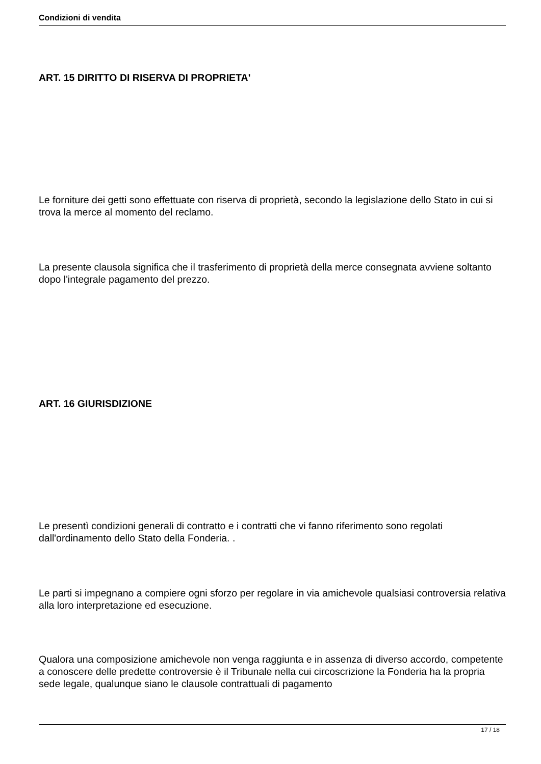Condizioni di vendita
ART. 15 DIRITTO DI RISERVA DI PROPRIETA'
Le forniture dei getti sono effettuate con riserva di proprietà, secondo la legislazione dello Stato in cui si trova la merce al momento del reclamo.
La presente clausola significa che il trasferimento di proprietà della merce consegnata avviene soltanto dopo l'integrale pagamento del prezzo.
ART. 16 GIURISDIZIONE
Le presentì condizioni generali di contratto e i contratti che vi fanno riferimento sono regolati dall'ordinamento dello Stato della Fonderia. .
Le parti si impegnano a compiere ogni sforzo per regolare in via amichevole qualsiasi controversia relativa alla loro interpretazione ed esecuzione.
Qualora una composizione amichevole non venga raggiunta e in assenza di diverso accordo, competente a conoscere delle predette controversie è il Tribunale nella cui circoscrizione la Fonderia ha la propria sede legale, qualunque siano le clausole contrattuali di pagamento
17 / 18